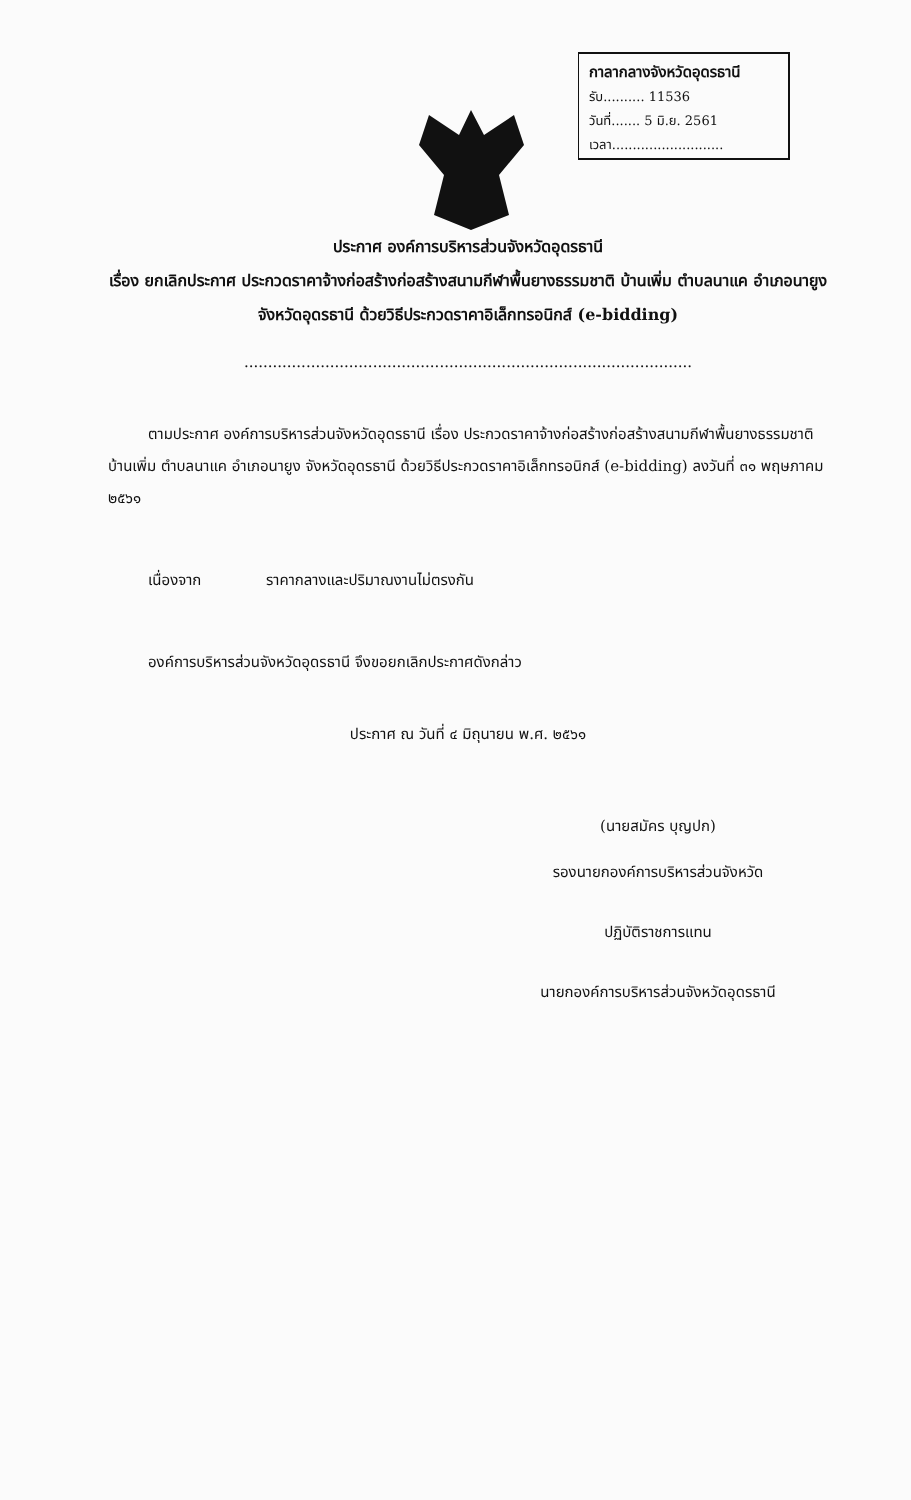กาลากลางจังหวัดอุดรธานี
รับ.......... 11536
วันที่....... 5 มิ.ย. 2561
เวลา...........................
ประกาศ องค์การบริหารส่วนจังหวัดอุดรธานี
เรื่อง ยกเลิกประกาศ ประกวดราคาจ้างก่อสร้างก่อสร้างสนามกีฬาพื้นยางธรรมชาติ บ้านเพิ่ม ตำบลนาแค อำเภอนายูง จังหวัดอุดรธานี ด้วยวิธีประกวดราคาอิเล็กทรอนิกส์ (e-bidding)
..............................................................................................
ตามประกาศ องค์การบริหารส่วนจังหวัดอุดรธานี เรื่อง ประกวดราคาจ้างก่อสร้างก่อสร้างสนามกีฬาพื้นยางธรรมชาติ บ้านเพิ่ม ตำบลนาแค อำเภอนายูง จังหวัดอุดรธานี ด้วยวิธีประกวดราคาอิเล็กทรอนิกส์ (e-bidding) ลงวันที่ ๓๑ พฤษภาคม ๒๕๖๑
เนื่องจาก ราคากลางและปริมาณงานไม่ตรงกัน
องค์การบริหารส่วนจังหวัดอุดรธานี จึงขอยกเลิกประกาศดังกล่าว
ประกาศ ณ วันที่ ๔ มิถุนายน พ.ศ. ๒๕๖๑
(นายสมัคร บุญปก)
รองนายกองค์การบริหารส่วนจังหวัด
ปฏิบัติราชการแทน
นายกองค์การบริหารส่วนจังหวัดอุดรธานี